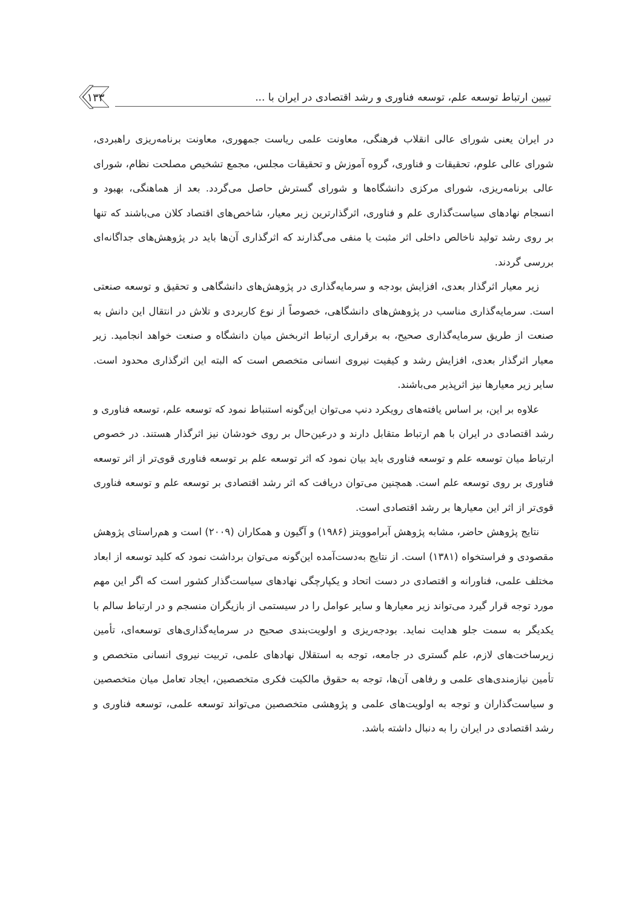تبیین ارتباط توسعه علم، توسعه فناوری و رشد اقتصادی در ایران با ...
۱۳۳
در ایران یعنی شورای عالی انقلاب فرهنگی، معاونت علمی ریاست جمهوری، معاونت برنامه‌ریزی راهبردی، شورای عالی علوم، تحقیقات و فناوری، گروه آموزش و تحقیقات مجلس، مجمع تشخیص مصلحت نظام، شورای عالی برنامه‌ریزی، شورای مرکزی دانشگاه‌ها و شورای گسترش حاصل می‌گردد. بعد از هماهنگی، بهبود و انسجام نهادهای سیاست‌گذاری علم و فناوری، اثرگذارترین زیر معیار، شاخص‌های اقتصاد کلان می‌باشند که تنها بر روی رشد تولید ناخالص داخلی اثر مثبت یا منفی می‌گذارند که اثرگذاری آن‌ها باید در پژوهش‌های جداگانه‌ای بررسی گردند.
زیر معیار اثرگذار بعدی، افزایش بودجه و سرمایه‌گذاری در پژوهش‌های دانشگاهی و تحقیق و توسعه صنعتی است. سرمایه‌گذاری مناسب در پژوهش‌های دانشگاهی، خصوصاً از نوع کاربردی و تلاش در انتقال این دانش به صنعت از طریق سرمایه‌گذاری صحیح، به برقراری ارتباط اثربخش میان دانشگاه و صنعت خواهد انجامید. زیر معیار اثرگذار بعدی، افزایش رشد و کیفیت نیروی انسانی متخصص است که البته این اثرگذاری محدود است. سایر زیر معیارها نیز اثرپذیر می‌باشند.
علاوه بر این، بر اساس یافته‌های رویکرد دنپ می‌توان این‌گونه استنباط نمود که توسعه علم، توسعه فناوری و رشد اقتصادی در ایران با هم ارتباط متقابل دارند و درعین‌حال بر روی خودشان نیز اثرگذار هستند. در خصوص ارتباط میان توسعه علم و توسعه فناوری باید بیان نمود که اثر توسعه علم بر توسعه فناوری قوی‌تر از اثر توسعه فناوری بر روی توسعه علم است. همچنین می‌توان دریافت که اثر رشد اقتصادی بر توسعه علم و توسعه فناوری قوی‌تر از اثر این معیارها بر رشد اقتصادی است.
نتایج پژوهش حاضر، مشابه پژوهش آبراموویتز (۱۹۸۶) و آگیون و همکاران (۲۰۰۹) است و هم‌راستای پژوهش مقصودی و فراستخواه (۱۳۸۱) است. از نتایج به‌دست‌آمده این‌گونه می‌توان برداشت نمود که کلید توسعه از ابعاد مختلف علمی، فناورانه و اقتصادی در دست اتحاد و یکپارچگی نهادهای سیاست‌گذار کشور است که اگر این مهم مورد توجه قرار گیرد می‌تواند زیر معیارها و سایر عوامل را در سیستمی از بازیگران منسجم و در ارتباط سالم با یکدیگر به سمت جلو هدایت نماید. بودجه‌ریزی و اولویت‌بندی صحیح در سرمایه‌گذاری‌های توسعه‌ای، تأمین زیرساخت‌های لازم، علم گستری در جامعه، توجه به استقلال نهادهای علمی، تربیت نیروی انسانی متخصص و تأمین نیازمندی‌های علمی و رفاهی آن‌ها، توجه به حقوق مالکیت فکری متخصصین، ایجاد تعامل میان متخصصین و سیاست‌گذاران و توجه به اولویت‌های علمی و پژوهشی متخصصین می‌تواند توسعه علمی، توسعه فناوری و رشد اقتصادی در ایران را به دنبال داشته باشد.